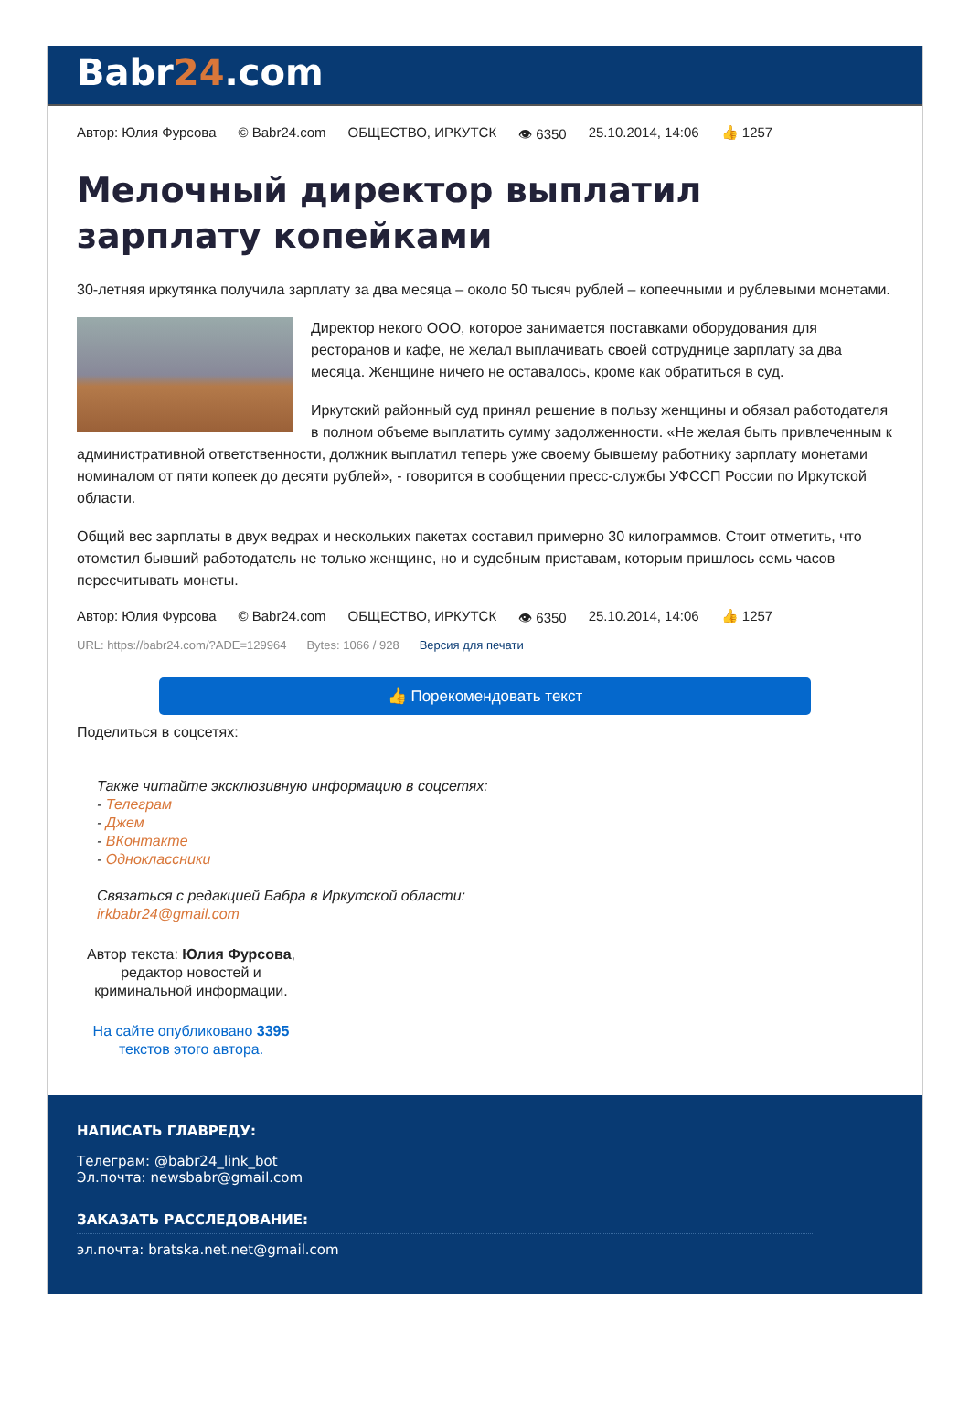Babr24.com
Автор: Юлия Фурсова © Babr24.com ОБЩЕСТВО, ИРКУТСК 👁 6350 25.10.2014, 14:06 👍 1257
Мелочный директор выплатил зарплату копейками
30-летняя иркутянка получила зарплату за два месяца – около 50 тысяч рублей – копеечными и рублевыми монетами.
Директор некого ООО, которое занимается поставками оборудования для ресторанов и кафе, не желал выплачивать своей сотруднице зарплату за два месяца. Женщине ничего не оставалось, кроме как обратиться в суд.
Иркутский районный суд принял решение в пользу женщины и обязал работодателя в полном объеме выплатить сумму задолженности. «Не желая быть привлеченным к административной ответственности, должник выплатил теперь уже своему бывшему работнику зарплату монетами номиналом от пяти копеек до десяти рублей», - говорится в сообщении пресс-службы УФССП России по Иркутской области.
Общий вес зарплаты в двух ведрах и нескольких пакетах составил примерно 30 килограммов. Стоит отметить, что отомстил бывший работодатель не только женщине, но и судебным приставам, которым пришлось семь часов пересчитывать монеты.
Автор: Юлия Фурсова © Babr24.com ОБЩЕСТВО, ИРКУТСК 👁 6350 25.10.2014, 14:06 👍 1257
URL: https://babr24.com/?ADE=129964 Bytes: 1066 / 928 Версия для печати
👍 Порекомендовать текст
Поделиться в соцсетях:
Также читайте эксклюзивную информацию в соцсетях:
- Телеграм
- Джем
- ВКонтакте
- Одноклассники
Связаться с редакцией Бабра в Иркутской области:
irkbabr24@gmail.com
Автор текста: Юлия Фурсова, редактор новостей и криминальной информации.
На сайте опубликовано 3395 текстов этого автора.
НАПИСАТЬ ГЛАВРЕДУ:
Телеграм: @babr24_link_bot
Эл.почта: newsbabr@gmail.com
ЗАКАЗАТЬ РАССЛЕДОВАНИЕ:
эл.почта: bratska.net.net@gmail.com